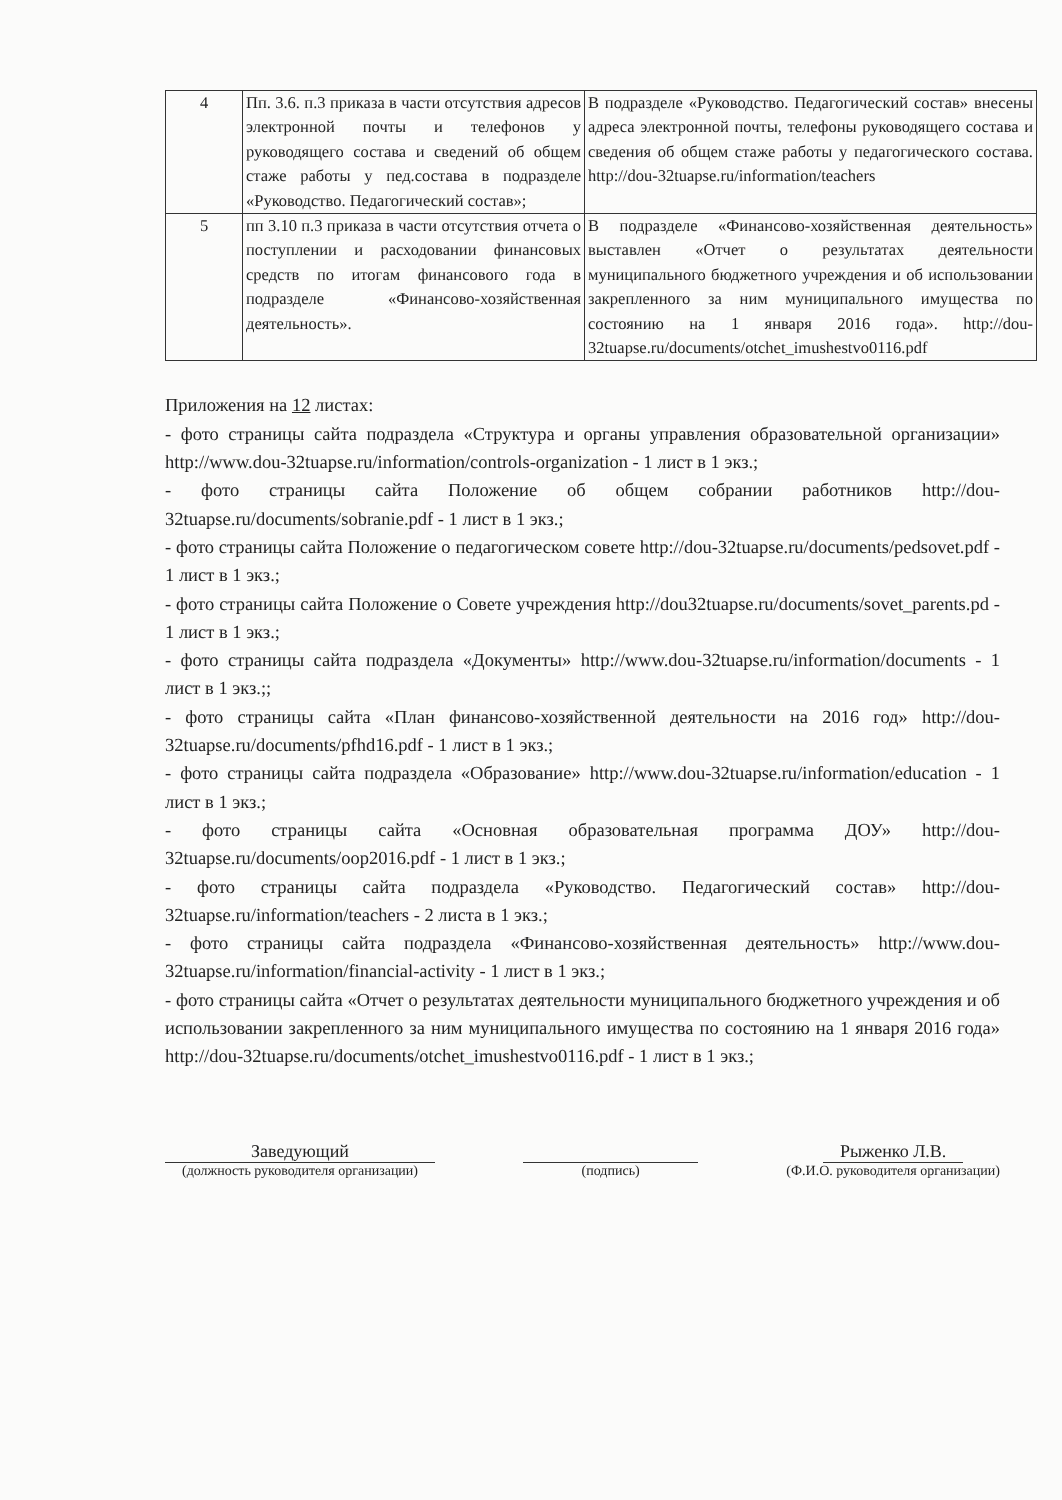| 4 | Пп. 3.6. п.3 приказа в части отсутствия адресов электронной почты и телефонов у руководящего состава и сведений об общем стаже работы у пед.состава в подразделе «Руководство. Педагогический состав»; | В подразделе «Руководство. Педагогический состав» внесены адреса электронной почты, телефоны руководящего состава и сведения об общем стаже работы у педагогического состава. http://dou-32tuapse.ru/information/teachers |
| 5 | пп 3.10 п.3 приказа в части отсутствия отчета о поступлении и расходовании финансовых средств по итогам финансового года в подразделе «Финансово-хозяйственная деятельность». | В подразделе «Финансово-хозяйственная деятельность» выставлен «Отчет о результатах деятельности муниципального бюджетного учреждения и об использовании закрепленного за ним муниципального имущества по состоянию на 1 января 2016 года». http://dou-32tuapse.ru/documents/otchet_imushestvo0116.pdf |
Приложения на 12 листах:
- фото страницы сайта подраздела «Структура и органы управления образовательной организации» http://www.dou-32tuapse.ru/information/controls-organization - 1 лист в 1 экз.;
- фото страницы сайта Положение об общем собрании работников http://dou-32tuapse.ru/documents/sobranie.pdf - 1 лист в 1 экз.;
- фото страницы сайта Положение о педагогическом совете http://dou-32tuapse.ru/documents/pedsovet.pdf - 1 лист в 1 экз.;
- фото страницы сайта Положение о Совете учреждения http://dou32tuapse.ru/documents/sovet_parents.pd - 1 лист в 1 экз.;
- фото страницы сайта подраздела «Документы» http://www.dou-32tuapse.ru/information/documents - 1 лист в 1 экз.;;
- фото страницы сайта «План финансово-хозяйственной деятельности на 2016 год» http://dou-32tuapse.ru/documents/pfhd16.pdf - 1 лист в 1 экз.;
- фото страницы сайта подраздела «Образование» http://www.dou-32tuapse.ru/information/education - 1 лист в 1 экз.;
- фото страницы сайта «Основная образовательная программа ДОУ» http://dou-32tuapse.ru/documents/oop2016.pdf - 1 лист в 1 экз.;
- фото страницы сайта подраздела «Руководство. Педагогический состав» http://dou-32tuapse.ru/information/teachers - 2 листа в 1 экз.;
- фото страницы сайта подраздела «Финансово-хозяйственная деятельность» http://www.dou-32tuapse.ru/information/financial-activity - 1 лист в 1 экз.;
- фото страницы сайта «Отчет о результатах деятельности муниципального бюджетного учреждения и об использовании закрепленного за ним муниципального имущества по состоянию на 1 января 2016 года» http://dou-32tuapse.ru/documents/otchet_imushestvo0116.pdf - 1 лист в 1 экз.;
Заведующий
(должность руководителя организации)
(подпись)
Рыженко Л.В.
(Ф.И.О. руководителя организации)